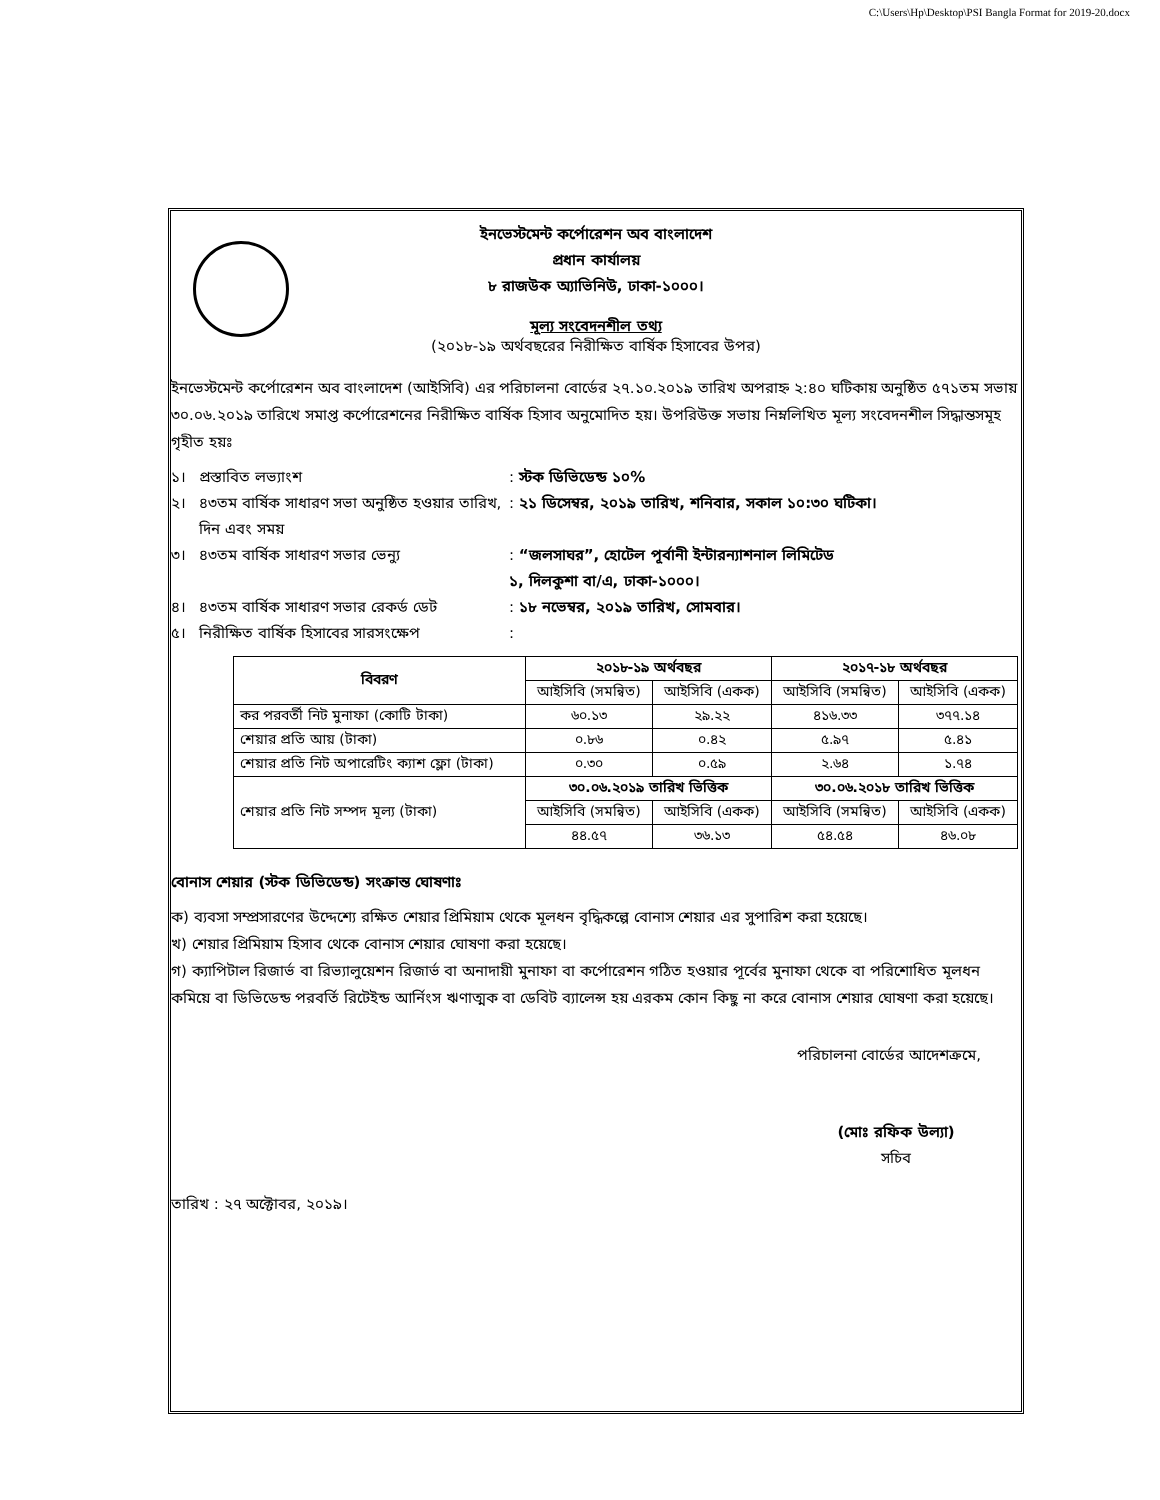C:\Users\Hp\Desktop\PSI Bangla Format for 2019-20.docx
ইনভেস্টমেন্ট কর্পোরেশন অব বাংলাদেশ
প্রধান কার্যালয়
৮ রাজউক অ্যাভিনিউ, ঢাকা-১০০০।
মূল্য সংবেদনশীল তথ্য
(২০১৮-১৯ অর্থবছরের নিরীক্ষিত বার্ষিক হিসাবের উপর)
ইনভেস্টমেন্ট কর্পোরেশন অব বাংলাদেশ (আইসিবি) এর পরিচালনা বোর্ডের ২৭.১০.২০১৯ তারিখ অপরাহ্ন ২:৪০ ঘটিকায় অনুষ্ঠিত ৫৭১তম সভায় ৩০.০৬.২০১৯ তারিখে সমাপ্ত কর্পোরেশনের নিরীক্ষিত বার্ষিক হিসাব অনুমোদিত হয়। উপরিউক্ত সভায় নিম্নলিখিত মূল্য সংবেদনশীল সিদ্ধান্তসমূহ গৃহীত হয়ঃ
১। প্রস্তাবিত লভ্যাংশ: স্টক ডিভিডেন্ড ১০%
২। ৪৩তম বার্ষিক সাধারণ সভা অনুষ্ঠিত হওয়ার তারিখ, দিন এবং সময়: ২১ ডিসেম্বর, ২০১৯ তারিখ, শনিবার, সকাল ১০:৩০ ঘটিকা।
৩। ৪৩তম বার্ষিক সাধারণ সভার ভেন্যু: “জলসাঘর”, হোটেল পূর্বানী ইন্টারন্যাশনাল লিমিটেড
১, দিলকুশা বা/এ, ঢাকা-১০০০।
৪। ৪৩তম বার্ষিক সাধারণ সভার রেকর্ড ডেট: ১৮ নভেম্বর, ২০১৯ তারিখ, সোমবার।
৫। নিরীক্ষিত বার্ষিক হিসাবের সারসংক্ষেপ:
| বিবরণ | ২০১৮-১৯ অর্থবছর | | ২০১৭-১৮ অর্থবছর | |
| --- | --- | --- | --- | --- |
| | আইসিবি (সমন্বিত) | আইসিবি (একক) | আইসিবি (সমন্বিত) | আইসিবি (একক) |
| কর পরবর্তী নিট মুনাফা (কোটি টাকা) | ৬০.১৩ | ২৯.২২ | ৪১৬.৩৩ | ৩৭৭.১৪ |
| শেয়ার প্রতি আয় (টাকা) | ০.৮৬ | ০.৪২ | ৫.৯৭ | ৫.৪১ |
| শেয়ার প্রতি নিট অপারেটিং ক্যাশ ফ্লো (টাকা) | ০.৩০ | ০.৫৯ | ২.৬৪ | ১.৭৪ |
| শেয়ার প্রতি নিট সম্পদ মূল্য (টাকা) | ৩০.০৬.২০১৯ তারিখ ভিত্তিক | | ৩০.০৬.২০১৮ তারিখ ভিত্তিক | |
| | আইসিবি (সমন্বিত) | আইসিবি (একক) | আইসিবি (সমন্বিত) | আইসিবি (একক) |
| | ৪৪.৫৭ | ৩৬.১৩ | ৫৪.৫৪ | ৪৬.০৮ |
বোনাস শেয়ার (স্টক ডিভিডেন্ড) সংক্রান্ত ঘোষণাঃ
ক) ব্যবসা সম্প্রসারণের উদ্দেশ্যে রক্ষিত শেয়ার প্রিমিয়াম থেকে মূলধন বৃদ্ধিকল্পে বোনাস শেয়ার এর সুপারিশ করা হয়েছে।
খ) শেয়ার প্রিমিয়াম হিসাব থেকে বোনাস শেয়ার ঘোষণা করা হয়েছে।
গ) ক্যাপিটাল রিজার্ভ বা রিভ্যালুয়েশন রিজার্ভ বা অনাদায়ী মুনাফা বা কর্পোরেশন গঠিত হওয়ার পূর্বের মুনাফা থেকে বা পরিশোধিত মূলধন কমিয়ে বা ডিভিডেন্ড পরবর্তি রিটেইন্ড আর্নিংস ঋণাত্মক বা ডেবিট ব্যালেন্স হয় এরকম কোন কিছু না করে বোনাস শেয়ার ঘোষণা করা হয়েছে।
পরিচালনা বোর্ডের আদেশক্রমে,
(মোঃ রফিক উল্যা)
সচিব
তারিখ : ২৭ অক্টোবর, ২০১৯।